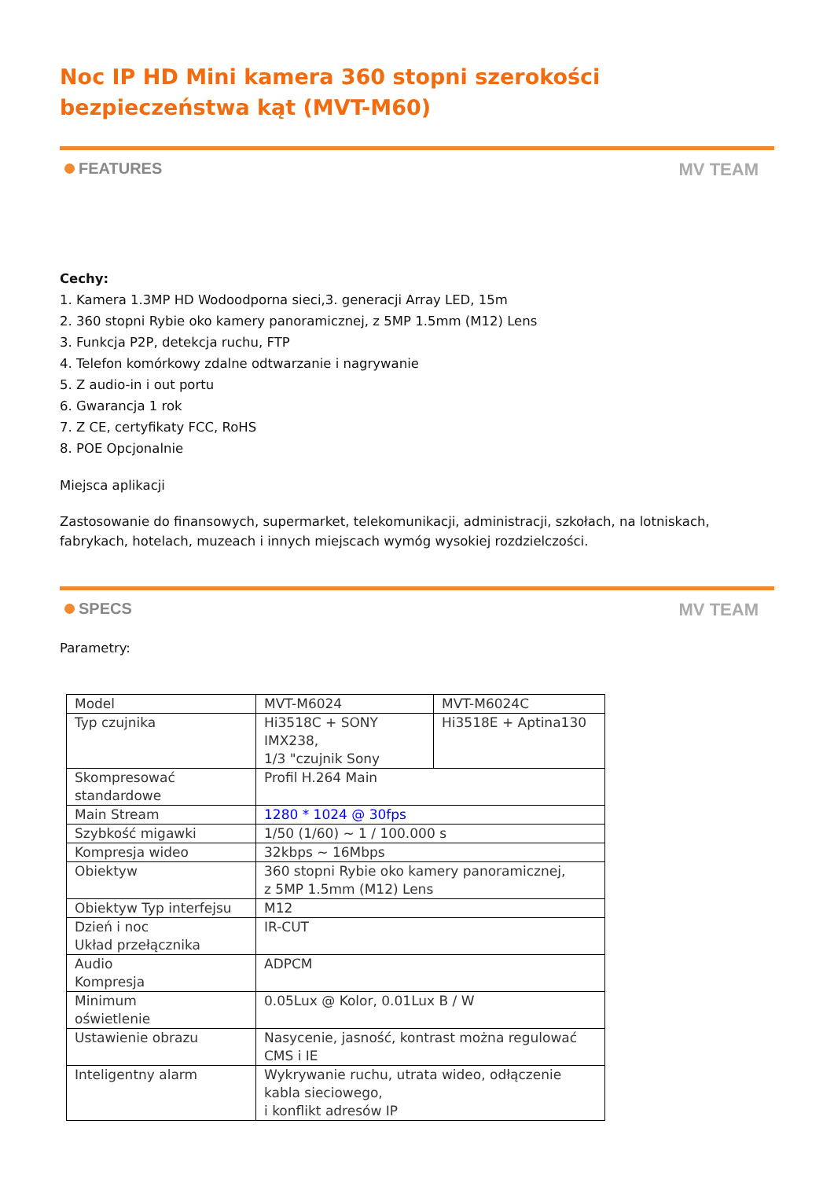Noc IP HD Mini kamera 360 stopni szerokości bezpieczeństwa kąt (MVT-M60)
FEATURES MV TEAM
Cechy:
1. Kamera 1.3MP HD Wodoodporna sieci,3. generacji Array LED, 15m
2. 360 stopni Rybie oko kamery panoramicznej, z 5MP 1.5mm (M12) Lens
3. Funkcja P2P, detekcja ruchu, FTP
4. Telefon komórkowy zdalne odtwarzanie i nagrywanie
5. Z audio-in i out portu
6. Gwarancja 1 rok
7. Z CE, certyfikaty FCC, RoHS
8. POE Opcjonalnie
Miejsca aplikacji
Zastosowanie do finansowych, supermarket, telekomunikacji, administracji, szkołach, na lotniskach, fabrykach, hotelach, muzeach i innych miejscach wymóg wysokiej rozdzielczości.
SPECS MV TEAM
Parametry:
| Model | MVT-M6024 | MVT-M6024C |
| Typ czujnika | Hi3518C + SONY IMX238, 1/3 "czujnik Sony | Hi3518E + Aptina130 |
| Skompresować standardowe | Profil H.264 Main | |
| Main Stream | 1280 * 1024 @ 30fps | |
| Szybkość migawki | 1/50 (1/60) ~ 1 / 100.000 s | |
| Kompresja wideo | 32kbps ~ 16Mbps | |
| Obiektyw | 360 stopni Rybie oko kamery panoramicznej, z 5MP 1.5mm (M12) Lens | |
| Obiektyw Typ interfejsu | M12 | |
| Dzień i noc Układ przełącznika | IR-CUT | |
| Audio Kompresja | ADPCM | |
| Minimum oświetlenie | 0.05Lux @ Kolor, 0.01Lux B / W | |
| Ustawienie obrazu | Nasycenie, jasność, kontrast można regulować CMS i IE | |
| Inteligentny alarm | Wykrywanie ruchu, utrata wideo, odłączenie kabla sieciowego, i konflikt adresów IP | |